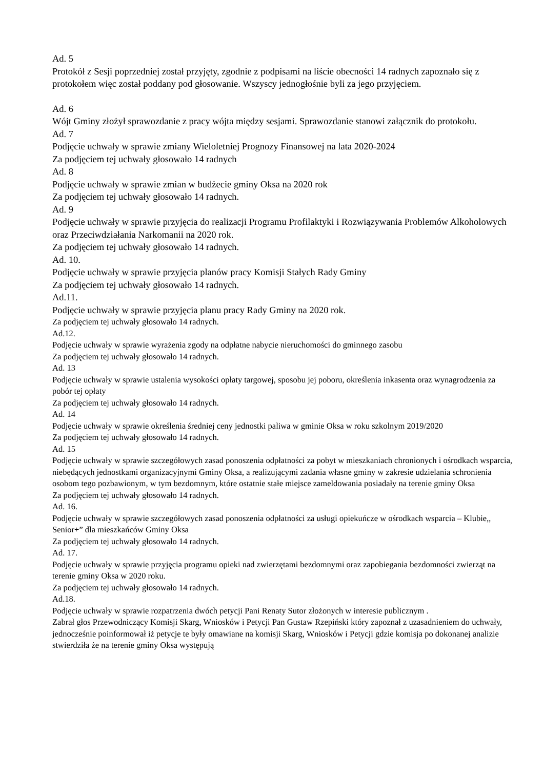Ad. 5
Protokół z Sesji poprzedniej został przyjęty, zgodnie z podpisami na liście obecności 14 radnych zapoznało się z protokołem więc został poddany pod głosowanie. Wszyscy jednogłośnie byli za jego przyjęciem.
Ad. 6
Wójt Gminy złożył sprawozdanie z pracy wójta między sesjami. Sprawozdanie stanowi załącznik do protokołu.
Ad. 7
Podjęcie uchwały w sprawie zmiany Wieloletniej Prognozy Finansowej na lata 2020-2024
Za podjęciem tej uchwały głosowało 14 radnych
Ad. 8
Podjęcie uchwały w sprawie zmian w budżecie gminy Oksa na 2020 rok
Za podjęciem tej uchwały głosowało 14 radnych.
Ad. 9
Podjęcie uchwały w sprawie przyjęcia do realizacji Programu Profilaktyki i Rozwiązywania Problemów Alkoholowych oraz Przeciwdziałania Narkomanii na 2020 rok.
Za podjęciem tej uchwały głosowało 14 radnych.
Ad. 10.
Podjęcie uchwały w sprawie przyjęcia planów pracy Komisji Stałych Rady Gminy
Za podjęciem tej uchwały głosowało 14 radnych.
Ad.11.
Podjęcie uchwały w sprawie przyjęcia planu pracy Rady Gminy na 2020 rok.
Za podjęciem tej uchwały głosowało 14 radnych.
Ad.12.
Podjęcie uchwały w sprawie wyrażenia zgody na odpłatne nabycie nieruchomości do gminnego zasobu
Za podjęciem tej uchwały głosowało 14 radnych.
Ad. 13
Podjęcie uchwały w sprawie ustalenia wysokości opłaty targowej, sposobu jej poboru, określenia inkasenta oraz wynagrodzenia za pobór tej opłaty
Za podjęciem tej uchwały głosowało 14 radnych.
Ad. 14
Podjęcie uchwały w sprawie określenia średniej ceny jednostki paliwa w gminie Oksa w roku szkolnym 2019/2020
Za podjęciem tej uchwały głosowało 14 radnych.
Ad. 15
Podjęcie uchwały w sprawie szczegółowych zasad ponoszenia odpłatności za pobyt w mieszkaniach chronionych i ośrodkach wsparcia, niebędących jednostkami organizacyjnymi Gminy Oksa, a realizującymi zadania własne gminy w zakresie udzielania schronienia osobom tego pozbawionym, w tym bezdomnym, które ostatnie stałe miejsce zameldowania posiadały na terenie gminy Oksa
Za podjęciem tej uchwały głosowało 14 radnych.
Ad. 16.
Podjęcie uchwały w sprawie szczegółowych zasad ponoszenia odpłatności za usługi opiekuńcze w ośrodkach wsparcia – Klubie,, Senior+” dla mieszkańców Gminy Oksa
Za podjęciem tej uchwały głosowało 14 radnych.
Ad. 17.
Podjęcie uchwały w sprawie przyjęcia programu opieki nad zwierzętami bezdomnymi oraz zapobiegania bezdomności zwierząt na terenie gminy Oksa w 2020 roku.
Za podjęciem tej uchwały głosowało 14 radnych.
Ad.18.
Podjęcie uchwały w sprawie rozpatrzenia dwóch petycji Pani Renaty Sutor złożonych w interesie publicznym .
Zabrał głos Przewodniczący Komisji Skarg, Wniosków i Petycji Pan Gustaw Rzepiński który zapoznał z uzasadnieniem do uchwały, jednocześnie poinformował iż petycje te były omawiane na komisji Skarg, Wniosków i Petycji gdzie komisja po dokonanej analizie stwierdziła że na terenie gminy Oksa występują